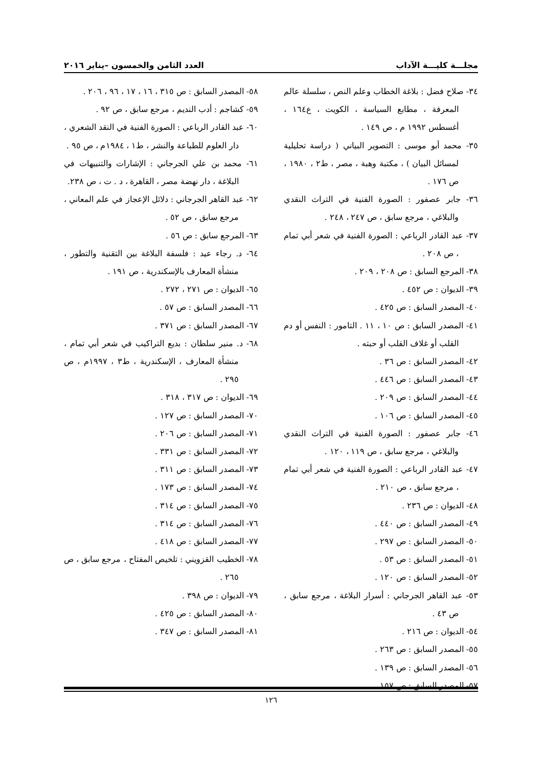مجلـــة كليـــة الآداب العدد الثامن والخمسون –يناير ٢٠١٦
٣٤- صلاح فضل : بلاغة الخطاب وعلم النص ، سلسلة عالم المعرفة ، مطابع السياسة ، الكويت ، ع١٦٤ ، أغسطس ١٩٩٢ م ، ص ١٤٩ .
٣٥- محمد أبو موسى : التصوير البياني ( دراسة تحليلية لمسائل البيان ) ، مكتبة وهبة ، مصر ، ط٢ ، ١٩٨٠ ، ص ١٧٦ .
٣٦- جابر عصفور : الصورة الفنية في التراث النقدي والبلاغي ، مرجع سابق ، ص ٢٤٧ ، ٢٤٨ .
٣٧- عبد القادر الرباعي : الصورة الفنية في شعر أبي تمام ، ص ٢٠٨ .
٣٨- المرجع السابق : ص ٢٠٨ ، ٢٠٩ .
٣٩- الديوان : ص ٤٥٢ .
٤٠- المصدر السابق : ص ٤٢٥ .
٤١- المصدر السابق : ص ١٠ ، ١١ . التامور : النفس أو دم القلب أو غلاف القلب أو حبته .
٤٢- المصدر السابق : ص ٣٦ .
٤٣- المصدر السابق : ص ٤٤٦ .
٤٤- المصدر السابق : ص ٢٠٩ .
٤٥- المصدر السابق : ص ١٠٦ .
٤٦- جابر عصفور : الصورة الفنية في التراث النقدي والبلاغي ، مرجع سابق ، ص ١١٩ ، ١٢٠ .
٤٧- عبد القادر الرباعي : الصورة الفنية في شعر أبي تمام ، مرجع سابق ، ص ٢١٠ .
٤٨- الديوان : ص ٢٣٦ .
٤٩- المصدر السابق : ص ٤٤٠ .
٥٠- المصدر السابق : ص ٢٩٧ .
٥١- المصدر السابق : ص ٥٣ .
٥٢- المصدر السابق : ص ١٢٠ .
٥٣- عبد القاهر الجرجاني : أسرار البلاغة ، مرجع سابق ، ص ٤٣ .
٥٤- الديوان : ص ٢١٦ .
٥٥- المصدر السابق : ص ٢٦٣ .
٥٦- المصدر السابق : ص ١٣٩ .
٥٧- المصدر السابق : ص ١٥٧ .
٥٨- المصدر السابق : ص ٣١٥ ، ١٦ ، ١٧ ، ٩٦ ، ٢٠٦ .
٥٩- كشاجم : أدب النديم ، مرجع سابق ، ص ٩٢ .
٦٠- عبد القادر الرباعي : الصورة الفنية في النقد الشعري ، دار العلوم للطباعة والنشر ، ط١ ، ١٩٨٤م ، ص ٩٥ .
٦١- محمد بن علي الجرجاني : الإشارات والتنبيهات في البلاغة ، دار نهضة مصر ، القاهرة ، د . ت ، ص ٢٣٨.
٦٢- عبد القاهر الجرجاني : دلائل الإعجاز في علم المعاني ، مرجع سابق ، ص ٥٢ .
٦٣- المرجع سابق : ص ٥٦ .
٦٤- د. رجاء عيد : فلسفة البلاغة بين التقنية والتطور ، منشأة المعارف بالإسكندرية ، ص ١٩١ .
٦٥- الديوان : ص ٢٧١ ، ٢٧٢ .
٦٦- المصدر السابق : ص ٥٧ .
٦٧- المصدر السابق : ص ٣٧١ .
٦٨- د. منير سلطان : بديع التراكيب في شعر أبي تمام ، منشأة المعارف ، الإسكندرية ، ط٣ ، ١٩٩٧م ، ص ٢٩٥ .
٦٩- الديوان : ص ٣١٧ ، ٣١٨ .
٧٠- المصدر السابق : ص ١٢٧ .
٧١- المصدر السابق : ص ٢٠٦ .
٧٢- المصدر السابق : ص ٣٣١ .
٧٣- المصدر السابق : ص ٣١١ .
٧٤- المصدر السابق : ص ١٧٣ .
٧٥- المصدر السابق : ص ٣١٤ .
٧٦- المصدر السابق : ص ٣١٤ .
٧٧- المصدر السابق : ص ٤١٨ .
٧٨- الخطيب القزويني : تلخيص المفتاح ، مرجع سابق ، ص ٢٦٥ .
٧٩- الديوان : ص ٣٩٨ .
٨٠- المصدر السابق : ص ٤٢٥ .
٨١- المصدر السابق : ص ٣٤٧ .
١٢٦